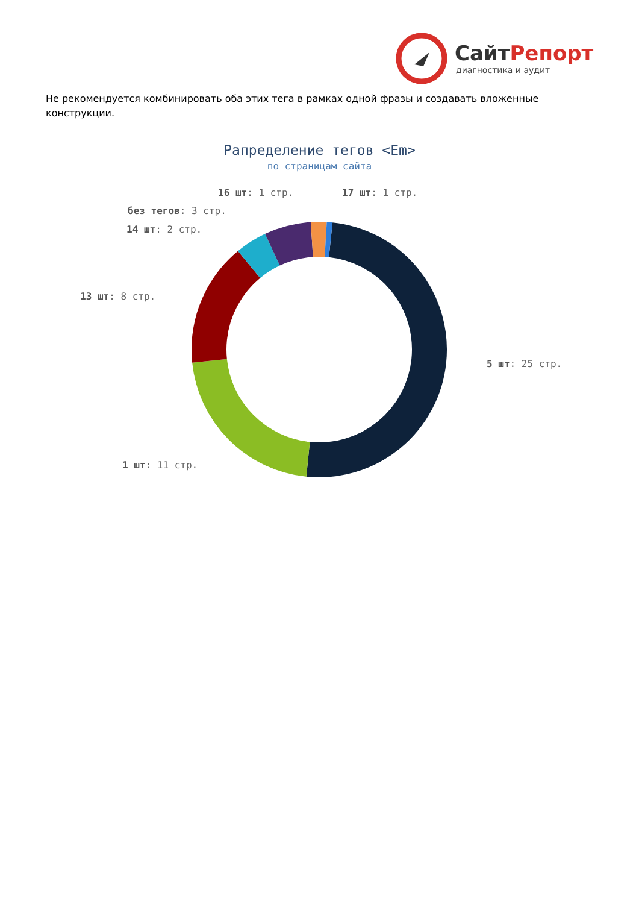СайтРепорт
диагностика и аудит
Не рекомендуется комбинировать оба этих тега в рамках одной фразы и создавать вложенные конструкции.
Рапределение тегов <Em>
по страницам сайта
16 шт: 1 стр. 17 шт: 1 стр.
без тегов: 3 стр.
14 шт: 2 стр.
13 шт: 8 стр.
5 шт: 25 стр.
1 шт: 11 стр.